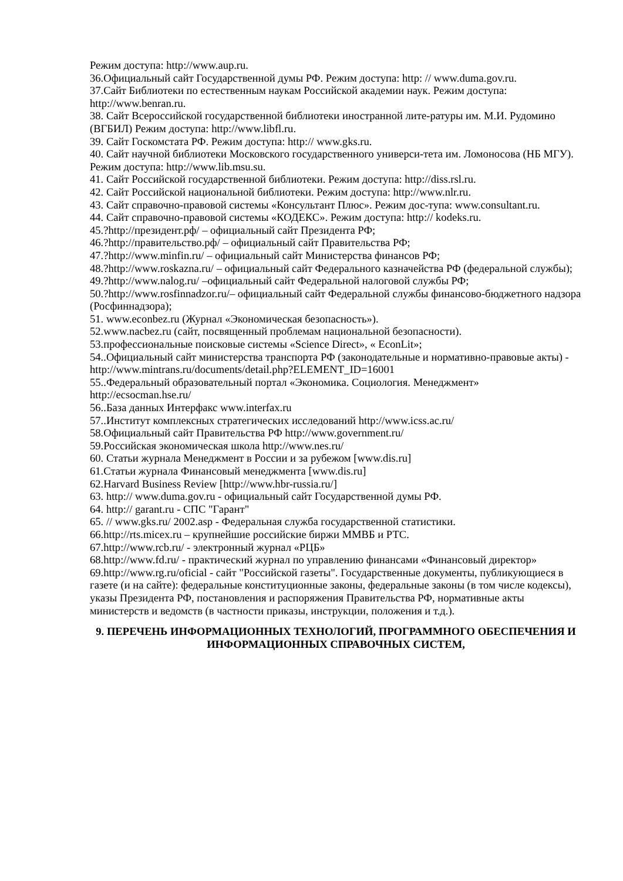Режим доступа: http://www.aup.ru.
36.Официальный сайт Государственной думы РФ. Режим доступа: http: // www.duma.gov.ru.
37.Сайт Библиотеки по естественным наукам Российской академии наук. Режим доступа: http://www.benran.ru.
38. Сайт Всероссийской государственной библиотеки иностранной лите-ратуры им. М.И. Рудомино (ВГБИЛ) Режим доступа: http://www.libfl.ru.
39. Сайт Госкомстата РФ. Режим доступа: http:// www.gks.ru.
40. Сайт научной библиотеки Московского государственного универси-тета им. Ломоносова (НБ МГУ). Режим доступа: http://www.lib.msu.su.
41. Сайт Российской государственной библиотеки. Режим доступа: http://diss.rsl.ru.
42. Сайт Российской национальной библиотеки. Режим доступа: http://www.nlr.ru.
43. Сайт справочно-правовой системы «Консультант Плюс». Режим дос-тупа: www.consultant.ru.
44. Сайт справочно-правовой системы «КОДЕКС». Режим доступа: http:// kodeks.ru.
45.?http://президент.рф/ – официальный сайт Президента РФ;
46.?http://правительство.рф/ – официальный сайт Правительства РФ;
47.?http://www.minfin.ru/ – официальный сайт Министерства финансов РФ;
48.?http://www.roskazna.ru/ – официальный сайт Федерального казначейства РФ (федеральной службы);
49.?http://www.nalog.ru/ –официальный сайт Федеральной налоговой службы РФ;
50.?http://www.rosfinnadzor.ru/– официальный сайт Федеральной службы финансово-бюджетного надзора (Росфиннадзора);
51. www.econbez.ru (Журнал «Экономическая безопасность»).
52.www.nacbez.ru (сайт, посвященный проблемам национальной безопасности).
53.профессиональные поисковые системы «Science Direct», « EconLit»;
54..Официальный сайт министерства транспорта РФ (законодательные и нормативно-правовые акты) - http://www.mintrans.ru/documents/detail.php?ELEMENT_ID=16001
55..Федеральный образовательный портал «Экономика. Социология. Менеджмент» http://ecsocman.hse.ru/
56..База данных Интерфакс www.interfax.ru
57..Институт комплексных стратегических исследований http://www.icss.ac.ru/
58.Официальный сайт Правительства РФ http://www.government.ru/
59.Российская экономическая школа http://www.nes.ru/
60. Статьи журнала Менеджмент в России и за рубежом [www.dis.ru]
61.Статьи журнала Финансовый менеджмента [www.dis.ru]
62.Harvard Business Review [http://www.hbr-russia.ru/]
63. http:// www.duma.gov.ru - официальный сайт Государственной думы РФ.
64. http:// garant.ru - СПС "Гарант"
65. // www.gks.ru/ 2002.asp - Федеральная служба государственной статистики.
66.http://rts.micex.ru – крупнейшие российские биржи ММВБ и РТС.
67.http://www.rcb.ru/ - электронный журнал «РЦБ»
68.http://www.fd.ru/ - практический журнал по управлению финансами «Финансовый директор»
69.http://www.rg.ru/oficial - сайт "Российской газеты". Государственные документы, публикующиеся в газете (и на сайте): федеральные конституционные законы, федеральные законы (в том числе кодексы), указы Президента РФ, постановления и распоряжения Правительства РФ, нормативные акты министерств и ведомств (в частности приказы, инструкции, положения и т.д.).
9. ПЕРЕЧЕНЬ ИНФОРМАЦИОННЫХ ТЕХНОЛОГИЙ, ПРОГРАММНОГО ОБЕСПЕЧЕНИЯ И ИНФОРМАЦИОННЫХ СПРАВОЧНЫХ СИСТЕМ,